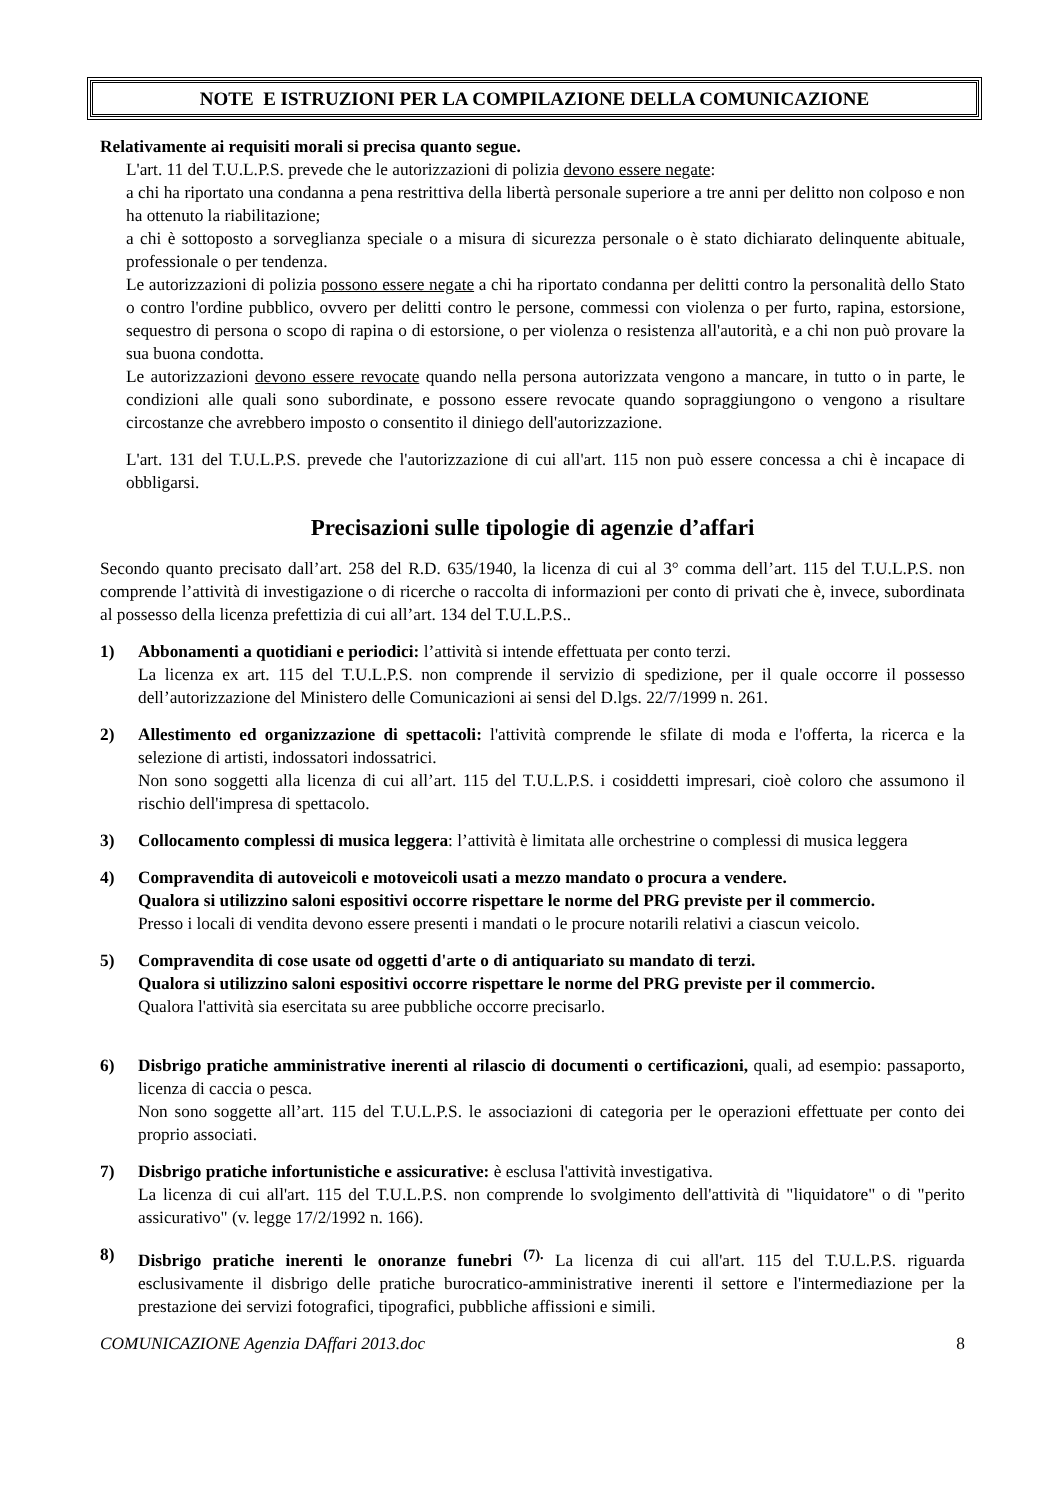NOTE E ISTRUZIONI PER LA COMPILAZIONE DELLA COMUNICAZIONE
Relativamente ai requisiti morali si precisa quanto segue.
L'art. 11 del T.U.L.P.S. prevede che le autorizzazioni di polizia devono essere negate:
a chi ha riportato una condanna a pena restrittiva della libertà personale superiore a tre anni per delitto non colposo e non ha ottenuto la riabilitazione;
a chi è sottoposto a sorveglianza speciale o a misura di sicurezza personale o è stato dichiarato delinquente abituale, professionale o per tendenza.
Le autorizzazioni di polizia possono essere negate a chi ha riportato condanna per delitti contro la personalità dello Stato o contro l'ordine pubblico, ovvero per delitti contro le persone, commessi con violenza o per furto, rapina, estorsione, sequestro di persona o scopo di rapina o di estorsione, o per violenza o resistenza all'autorità, e a chi non può provare la sua buona condotta.
Le autorizzazioni devono essere revocate quando nella persona autorizzata vengono a mancare, in tutto o in parte, le condizioni alle quali sono subordinate, e possono essere revocate quando sopraggiungono o vengono a risultare circostanze che avrebbero imposto o consentito il diniego dell'autorizzazione.
L'art. 131 del T.U.L.P.S. prevede che l'autorizzazione di cui all'art. 115 non può essere concessa a chi è incapace di obbligarsi.
Precisazioni sulle tipologie di agenzie d’affari
Secondo quanto precisato dall’art. 258 del R.D. 635/1940, la licenza di cui al 3° comma dell’art. 115 del T.U.L.P.S. non comprende l’attività di investigazione o di ricerche o raccolta di informazioni per conto di privati che è, invece, subordinata al possesso della licenza prefettizia di cui all’art. 134 del T.U.L.P.S..
1) Abbonamenti a quotidiani e periodici: l’attività si intende effettuata per conto terzi.
La licenza ex art. 115 del T.U.L.P.S. non comprende il servizio di spedizione, per il quale occorre il possesso dell’autorizzazione del Ministero delle Comunicazioni ai sensi del D.lgs. 22/7/1999 n. 261.
2) Allestimento ed organizzazione di spettacoli: l'attività comprende le sfilate di moda e l'offerta, la ricerca e la selezione di artisti, indossatori indossatrici.
Non sono soggetti alla licenza di cui all’art. 115 del T.U.L.P.S. i cosiddetti impresari, cioè coloro che assumono il rischio dell'impresa di spettacolo.
3) Collocamento complessi di musica leggera: l’attività è limitata alle orchestrine o complessi di musica leggera
4) Compravendita di autoveicoli e motoveicoli usati a mezzo mandato o procura a vendere.
Qualora si utilizzino saloni espositivi occorre rispettare le norme del PRG previste per il commercio.
Presso i locali di vendita devono essere presenti i mandati o le procure notarili relativi a ciascun veicolo.
5) Compravendita di cose usate od oggetti d'arte o di antiquariato su mandato di terzi.
Qualora si utilizzino saloni espositivi occorre rispettare le norme del PRG previste per il commercio.
Qualora l'attività sia esercitata su aree pubbliche occorre precisarlo.
6) Disbrigo pratiche amministrative inerenti al rilascio di documenti o certificazioni, quali, ad esempio: passaporto, licenza di caccia o pesca.
Non sono soggette all’art. 115 del T.U.L.P.S. le associazioni di categoria per le operazioni effettuate per conto dei proprio associati.
7) Disbrigo pratiche infortunistiche e assicurative: è esclusa l'attività investigativa.
La licenza di cui all'art. 115 del T.U.L.P.S. non comprende lo svolgimento dell'attività di "liquidatore" o di "perito assicurativo" (v. legge 17/2/1992 n. 166).
8) Disbrigo pratiche inerenti le onoranze funebri <sup>(7).</sup> La licenza di cui all'art. 115 del T.U.L.P.S. riguarda esclusivamente il disbrigo delle pratiche burocratico-amministrative inerenti il settore e l'intermediazione per la prestazione dei servizi fotografici, tipografici, pubbliche affissioni e simili.
COMUNICAZIONE Agenzia DAffari 2013.doc 8